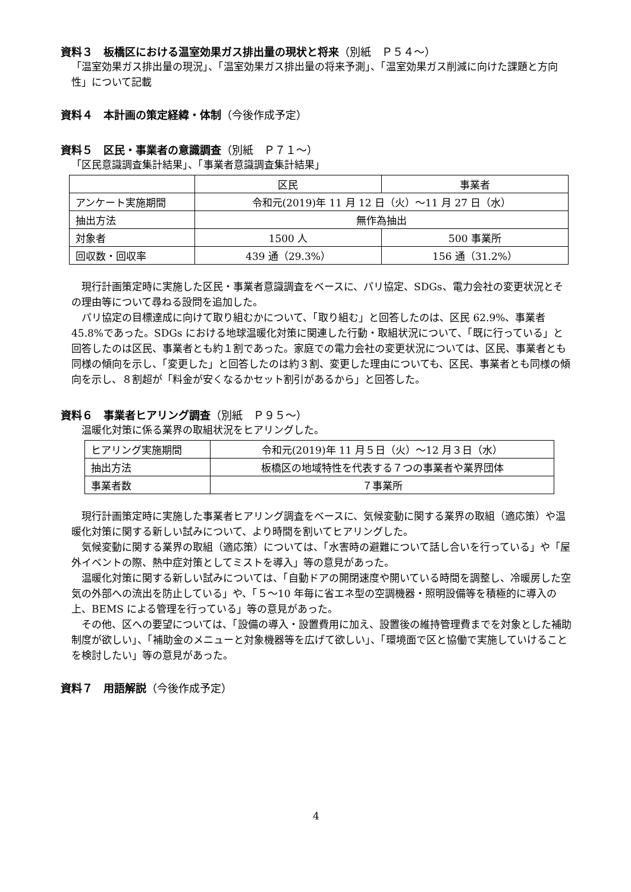資料３　板橋区における温室効果ガス排出量の現状と将来（別紙　Ｐ５４～）
「温室効果ガス排出量の現況」、「温室効果ガス排出量の将来予測」、「温室効果ガス削減に向けた課題と方向性」について記載
資料４　本計画の策定経緯・体制（今後作成予定）
資料５　区民・事業者の意識調査（別紙　Ｐ７１～）
「区民意識調査集計結果」、「事業者意識調査集計結果」
| | 区民 | 事業者 |
| アンケート実施期間 | 令和元(2019)年 11 月 12 日（火）～11 月 27 日（水） | |
| 抽出方法 | 無作為抽出 | |
| 対象者 | 1500 人 | 500 事業所 |
| 回収数・回収率 | 439 通（29.3%） | 156 通（31.2%） |
　現行計画策定時に実施した区民・事業者意識調査をベースに、パリ協定、SDGs、電力会社の変更状況とその理由等について尋ねる設問を追加した。
　パリ協定の目標達成に向けて取り組むかについて、「取り組む」と回答したのは、区民 62.9%、事業者 45.8%であった。SDGs における地球温暖化対策に関連した行動・取組状況について、「既に行っている」と回答したのは区民、事業者とも約１割であった。家庭での電力会社の変更状況については、区民、事業者とも同様の傾向を示し、「変更した」と回答したのは約３割、変更した理由についても、区民、事業者とも同様の傾向を示し、８割超が「料金が安くなるかセット割引があるから」と回答した。
資料６　事業者ヒアリング調査（別紙　Ｐ９５～）
　温暖化対策に係る業界の取組状況をヒアリングした。
| ヒアリング実施期間 | 令和元(2019)年 11 月５日（火）～12 月３日（水） |
| 抽出方法 | 板橋区の地域特性を代表する７つの事業者や業界団体 |
| 事業者数 | ７事業所 |
　現行計画策定時に実施した事業者ヒアリング調査をベースに、気候変動に関する業界の取組（適応策）や温暖化対策に関する新しい試みについて、より時間を割いてヒアリングした。
　気候変動に関する業界の取組（適応策）については、「水害時の避難について話し合いを行っている」や「屋外イベントの際、熱中症対策としてミストを導入」等の意見があった。
　温暖化対策に関する新しい試みについては、「自動ドアの開閉速度や開いている時間を調整し、冷暖房した空気の外部への流出を防止している」や、「５～10 年毎に省エネ型の空調機器・照明設備等を積極的に導入の上、BEMS による管理を行っている」等の意見があった。
　その他、区への要望については、「設備の導入・設置費用に加え、設置後の維持管理費までを対象とした補助制度が欲しい」、「補助金のメニューと対象機器等を広げて欲しい」、「環境面で区と協働で実施していけることを検討したい」等の意見があった。
資料７　用語解説（今後作成予定）
4